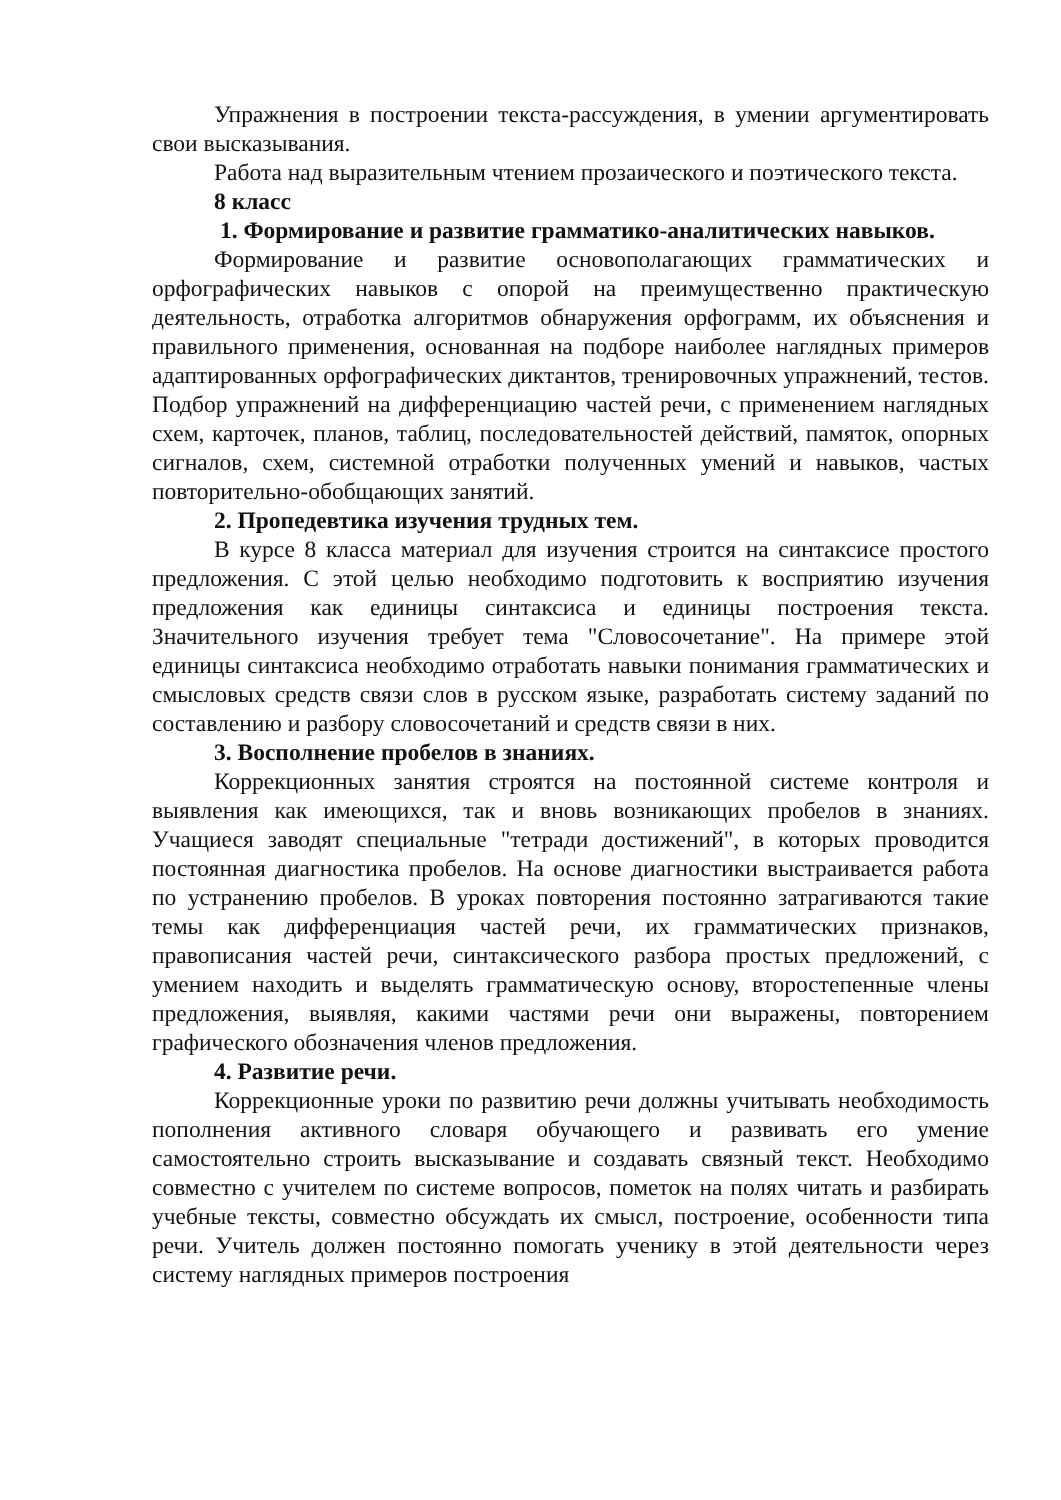Упражнения в построении текста-рассуждения, в умении аргументировать свои высказывания.
Работа над выразительным чтением прозаического и поэтического текста.
8 класс
1. Формирование и развитие грамматико-аналитических навыков.
Формирование и развитие основополагающих грамматических и орфографических навыков с опорой на преимущественно практическую деятельность, отработка алгоритмов обнаружения орфограмм, их объяснения и правильного применения, основанная на подборе наиболее наглядных примеров адаптированных орфографических диктантов, тренировочных упражнений, тестов. Подбор упражнений на дифференциацию частей речи, с применением наглядных схем, карточек, планов, таблиц, последовательностей действий, памяток, опорных сигналов, схем, системной отработки полученных умений и навыков, частых повторительно-обобщающих занятий.
2. Пропедевтика изучения трудных тем.
В курсе 8 класса материал для изучения строится на синтаксисе простого предложения. С этой целью необходимо подготовить к восприятию изучения предложения как единицы синтаксиса и единицы построения текста. Значительного изучения требует тема "Словосочетание". На примере этой единицы синтаксиса необходимо отработать навыки понимания грамматических и смысловых средств связи слов в русском языке, разработать систему заданий по составлению и разбору словосочетаний и средств связи в них.
3. Восполнение пробелов в знаниях.
Коррекционных занятия строятся на постоянной системе контроля и выявления как имеющихся, так и вновь возникающих пробелов в знаниях. Учащиеся заводят специальные "тетради достижений", в которых проводится постоянная диагностика пробелов. На основе диагностики выстраивается работа по устранению пробелов. В уроках повторения постоянно затрагиваются такие темы как дифференциация частей речи, их грамматических признаков, правописания частей речи, синтаксического разбора простых предложений, с умением находить и выделять грамматическую основу, второстепенные члены предложения, выявляя, какими частями речи они выражены, повторением графического обозначения членов предложения.
4. Развитие речи.
Коррекционные уроки по развитию речи должны учитывать необходимость пополнения активного словаря обучающего и развивать его умение самостоятельно строить высказывание и создавать связный текст. Необходимо совместно с учителем по системе вопросов, пометок на полях читать и разбирать учебные тексты, совместно обсуждать их смысл, построение, особенности типа речи. Учитель должен постоянно помогать ученику в этой деятельности через систему наглядных примеров построения